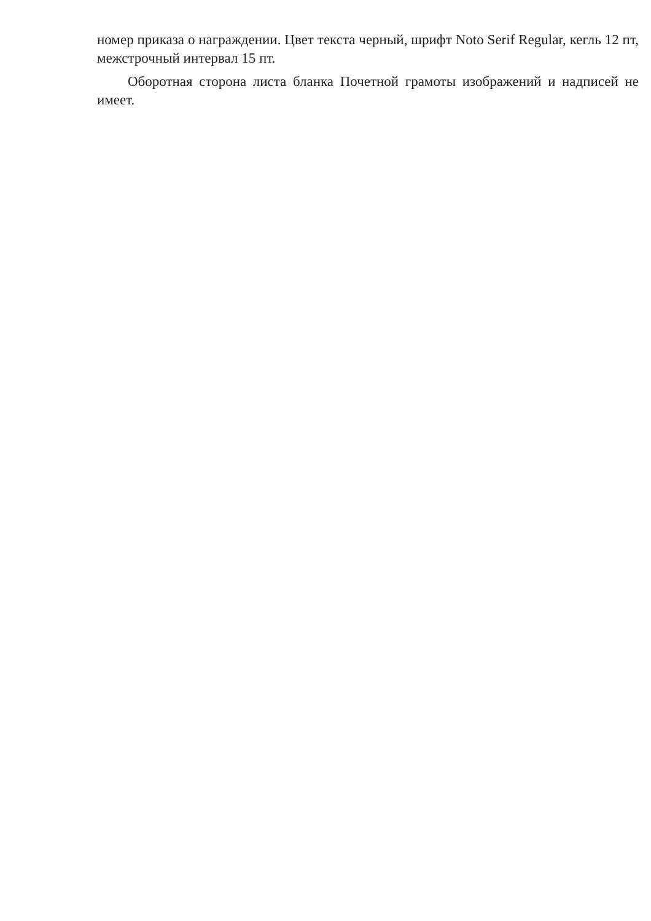номер приказа о награждении. Цвет текста черный, шрифт Noto Serif Regular, кегль 12 пт, межстрочный интервал 15 пт.
Оборотная сторона листа бланка Почетной грамоты изображений и надписей не имеет.